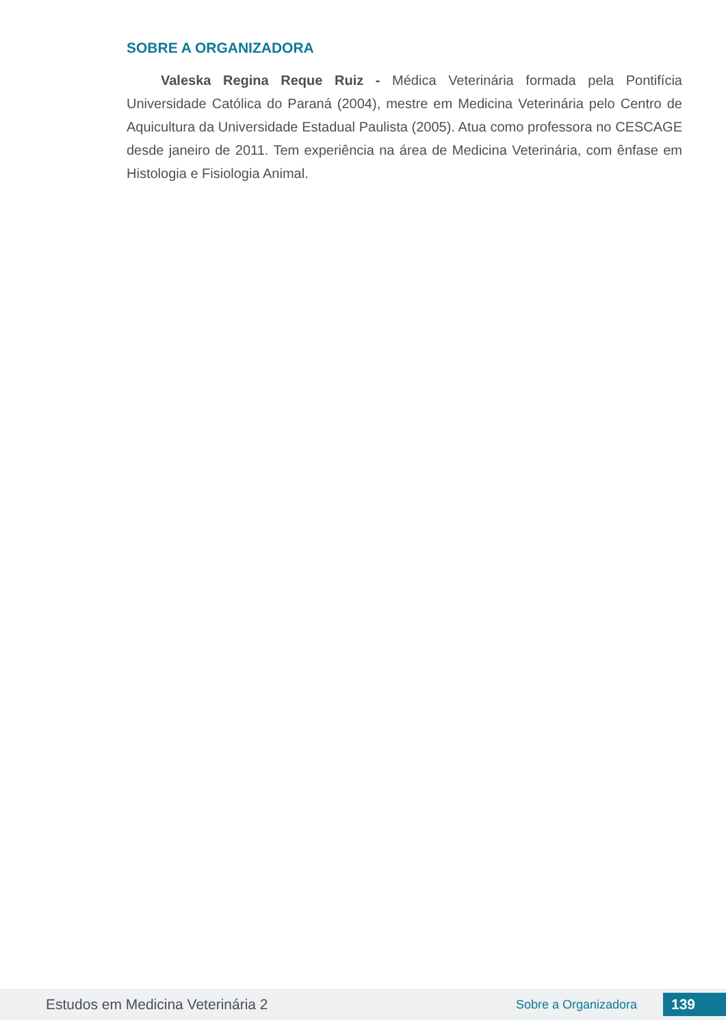SOBRE A ORGANIZADORA
Valeska Regina Reque Ruiz - Médica Veterinária formada pela Pontifícia Universidade Católica do Paraná (2004), mestre em Medicina Veterinária pelo Centro de Aquicultura da Universidade Estadual Paulista (2005). Atua como professora no CESCAGE desde janeiro de 2011. Tem experiência na área de Medicina Veterinária, com ênfase em Histologia e Fisiologia Animal.
Estudos em Medicina Veterinária 2 Sobre a Organizadora 139